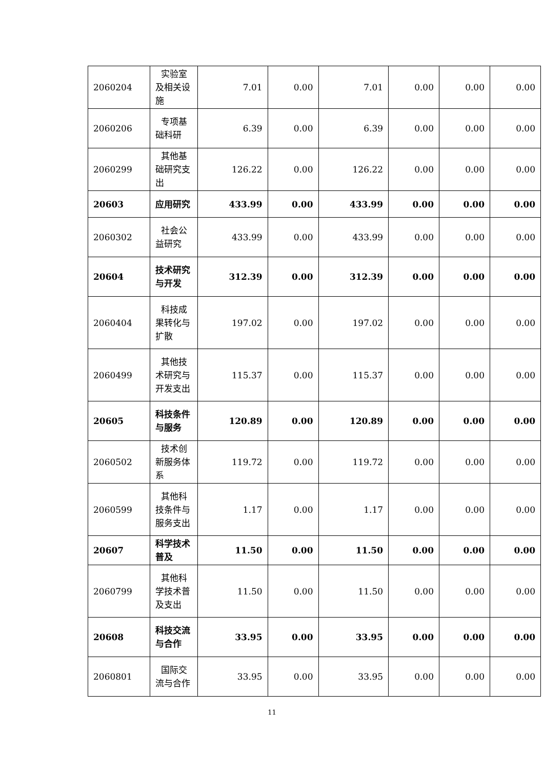| 2060204 | 实验室及相关设施 | 7.01 | 0.00 | 7.01 | 0.00 | 0.00 | 0.00 |
| 2060206 | 专项基础科研 | 6.39 | 0.00 | 6.39 | 0.00 | 0.00 | 0.00 |
| 2060299 | 其他基础研究支出 | 126.22 | 0.00 | 126.22 | 0.00 | 0.00 | 0.00 |
| 20603 | 应用研究 | 433.99 | 0.00 | 433.99 | 0.00 | 0.00 | 0.00 |
| 2060302 | 社会公益研究 | 433.99 | 0.00 | 433.99 | 0.00 | 0.00 | 0.00 |
| 20604 | 技术研究与开发 | 312.39 | 0.00 | 312.39 | 0.00 | 0.00 | 0.00 |
| 2060404 | 科技成果转化与扩散 | 197.02 | 0.00 | 197.02 | 0.00 | 0.00 | 0.00 |
| 2060499 | 其他技术研究与开发支出 | 115.37 | 0.00 | 115.37 | 0.00 | 0.00 | 0.00 |
| 20605 | 科技条件与服务 | 120.89 | 0.00 | 120.89 | 0.00 | 0.00 | 0.00 |
| 2060502 | 技术创新服务体系 | 119.72 | 0.00 | 119.72 | 0.00 | 0.00 | 0.00 |
| 2060599 | 其他科技条件与服务支出 | 1.17 | 0.00 | 1.17 | 0.00 | 0.00 | 0.00 |
| 20607 | 科学技术普及 | 11.50 | 0.00 | 11.50 | 0.00 | 0.00 | 0.00 |
| 2060799 | 其他科学技术普及支出 | 11.50 | 0.00 | 11.50 | 0.00 | 0.00 | 0.00 |
| 20608 | 科技交流与合作 | 33.95 | 0.00 | 33.95 | 0.00 | 0.00 | 0.00 |
| 2060801 | 国际交流与合作 | 33.95 | 0.00 | 33.95 | 0.00 | 0.00 | 0.00 |
11